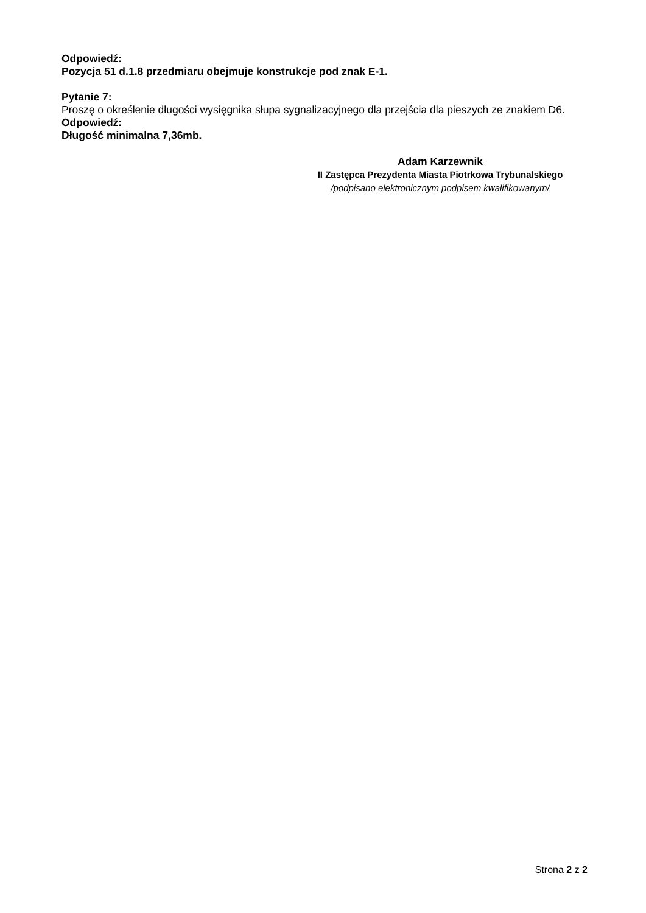Odpowiedź:
Pozycja 51 d.1.8 przedmiaru obejmuje konstrukcje pod znak E-1.
Pytanie 7:
Proszę o określenie długości wysięgnika słupa sygnalizacyjnego dla przejścia dla pieszych ze znakiem D6.
Odpowiedź:
Długość minimalna 7,36mb.
Adam Karzewnik
II Zastępca Prezydenta Miasta Piotrkowa Trybunalskiego
/podpisano elektronicznym podpisem kwalifikowanym/
Strona 2 z 2